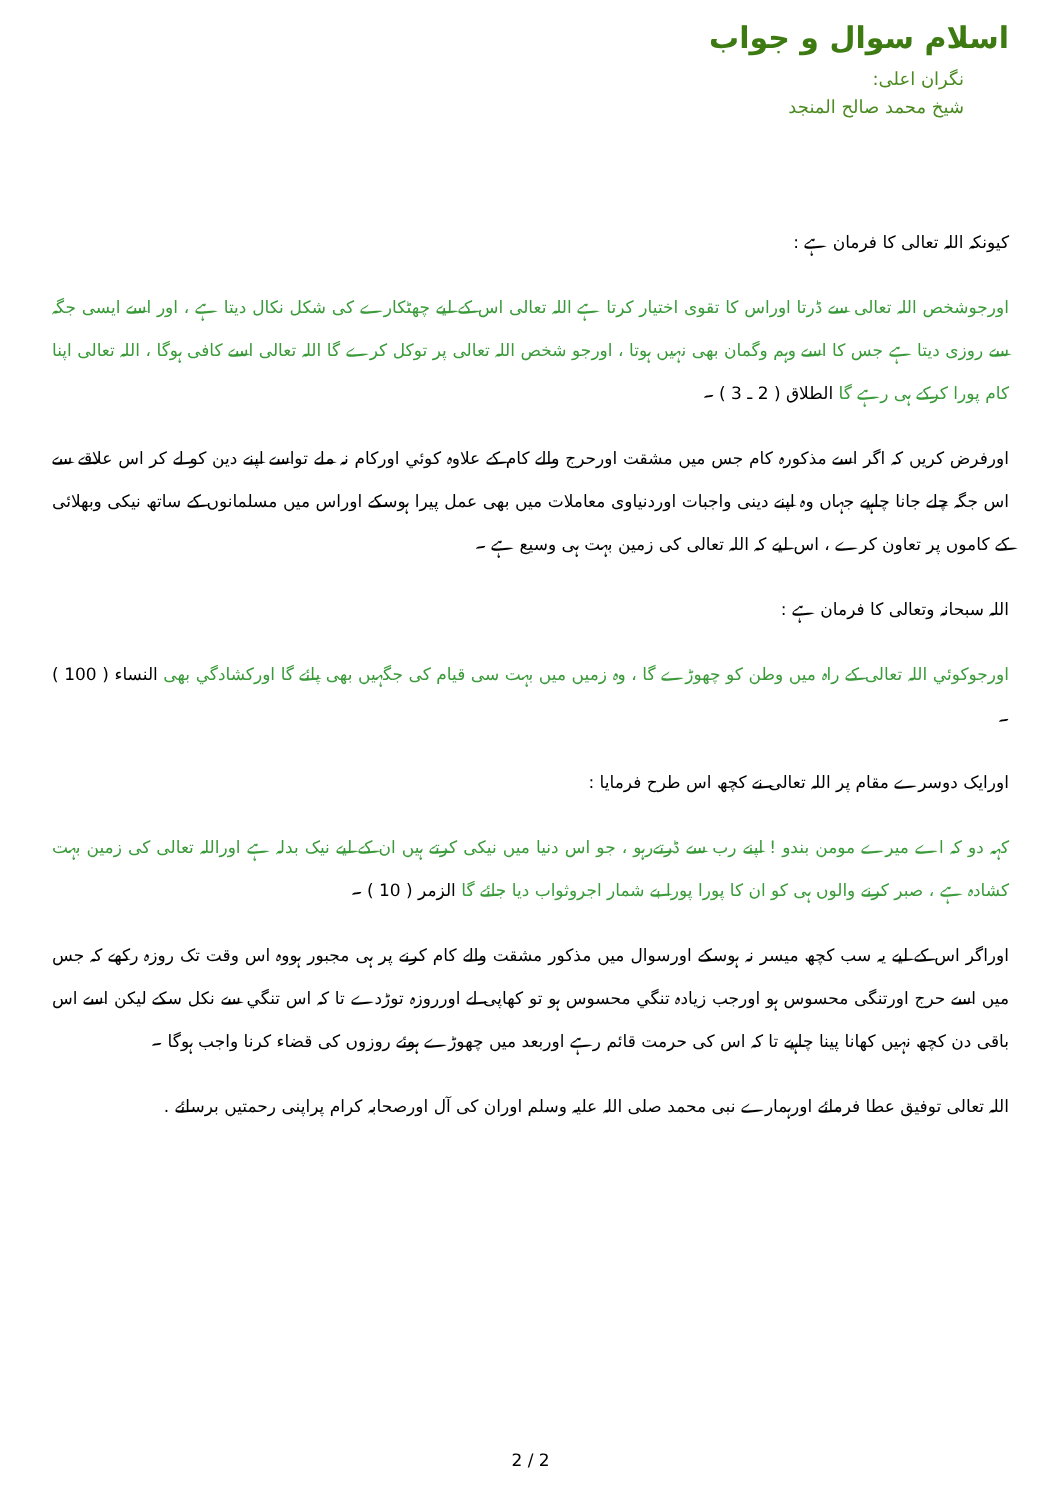اسلام سوال و جواب
نگران اعلی:
شیخ محمد صالح المنجد
کیونکہ اللہ تعالی کا فرمان ہے :
اورجوشخص اللہ تعالی سے ڈرتا اوراس کا تقوی اختیار کرتا ہے اللہ تعالی اس کے لیے چھٹکارے کی شکل نکال دیتا ہے ، اور اسے ایسی جگہ سے روزی دیتا ہے جس کا اسے وہم وگمان بھی نہیں ہوتا ، اورجو شخص اللہ تعالی پر توکل کرے گا اللہ تعالی اسے کافی ہوگا ، اللہ تعالی اپنا کام پورا کرکے ہی رہے گا الطلاق ( 2 ـ 3 ) ۔
اورفرض کریں کہ اگر اسے مذکورہ کام جس میں مشقت اورحرج والے کام کے علاوہ کوئي اورکام نہ ملے تواسے اپنے دین کو لے کر اس علاقے سے اس جگہ چلے جانا چاہیے جہاں وہ اپنے دینی واجبات اوردنیاوی معاملات میں بھی عمل پیرا ہوسکے اوراس میں مسلمانوں کے ساتھ نیکی وبھلائی کے کاموں پر تعاون کرے ، اس لیے کہ اللہ تعالی کی زمین بہت ہی وسیع ہے ۔
اللہ سبحانہ وتعالی کا فرمان ہے :
اورجوکوئي اللہ تعالی کے راہ میں وطن کو چھوڑے گا ، وہ زمیں میں بہت سی قیام کی جگہیں بھی پائے گا اورکشادگي بھی النساء ( 100 ) ۔
اورایک دوسرے مقام پر اللہ تعالی نے کچھ اس طرح فرمایا :
کہہ دو کہ اے میرے مومن بندو ! اپنے رب سے ڈرتےرہو ، جو اس دنیا میں نیکی کرتے ہیں ان کے لیے نیک بدلہ ہے اوراللہ تعالی کی زمین بہت کشادہ ہے ، صبر کرنے والوں ہی کو ان کا پورا پورا بے شمار اجروثواب دیا جائے گا الزمر ( 10 ) ۔
اوراگر اس کے لیے یہ سب کچھ میسر نہ ہوسکے اورسوال میں مذکور مشقت والے کام کرنے پر ہی مجبور ہووہ اس وقت تک روزہ رکھے کہ جس میں اسے حرج اورتنگی محسوس ہو اورجب زیادہ تنگي محسوس ہو تو کھاپی لے اورروزہ توڑدے تا کہ اس تنگي سے نکل سکے لیکن اسے اس باقی دن کچھ نہیں کھانا پینا چاہیے تا کہ اس کی حرمت قائم رہے اوربعد میں چھوڑے ہوئے روزوں کی قضاء کرنا واجب ہوگا ۔
اللہ تعالی توفیق عطا فرمائے اورہمارے نبی محمد صلی اللہ علیہ وسلم اوران کی آل اورصحابہ کرام پراپنی رحمتیں برسائے .
2 / 2